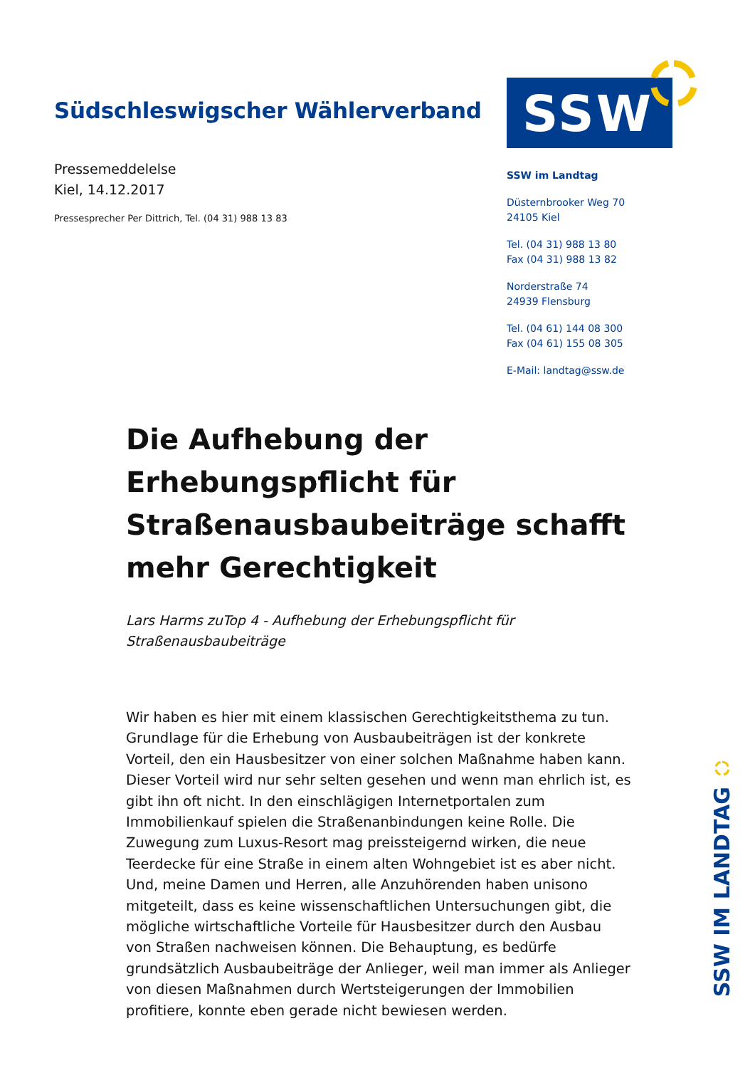Südschleswigscher Wählerverband
Pressemeddelelse
Kiel, 14.12.2017
Pressesprecher Per Dittrich, Tel. (04 31) 988 13 83
SSW
SSW im Landtag
Düsternbrooker Weg 70
24105 Kiel
Tel. (04 31) 988 13 80
Fax (04 31) 988 13 82
Norderstraße 74
24939 Flensburg
Tel. (04 61) 144 08 300
Fax (04 61) 155 08 305
E-Mail: landtag@ssw.de
Die Aufhebung der Erhebungspflicht für Straßenausbaubeiträge schafft mehr Gerechtigkeit
Lars Harms zuTop 4 - Aufhebung der Erhebungspflicht für Straßenausbaubeiträge
Wir haben es hier mit einem klassischen Gerechtigkeitsthema zu tun. Grundlage für die Erhebung von Ausbaubeiträgen ist der konkrete Vorteil, den ein Hausbesitzer von einer solchen Maßnahme haben kann. Dieser Vorteil wird nur sehr selten gesehen und wenn man ehrlich ist, es gibt ihn oft nicht. In den einschlägigen Internetportalen zum Immobilienkauf spielen die Straßenanbindungen keine Rolle. Die Zuwegung zum Luxus-Resort mag preissteigernd wirken, die neue Teerdecke für eine Straße in einem alten Wohngebiet ist es aber nicht. Und, meine Damen und Herren, alle Anzuhörenden haben unisono mitgeteilt, dass es keine wissenschaftlichen Untersuchungen gibt, die mögliche wirtschaftliche Vorteile für Hausbesitzer durch den Ausbau von Straßen nachweisen können. Die Behauptung, es bedürfe grundsätzlich Ausbaubeiträge der Anlieger, weil man immer als Anlieger von diesen Maßnahmen durch Wertsteigerungen der Immobilien profitiere, konnte eben gerade nicht bewiesen werden.
SSW IM LANDTAG